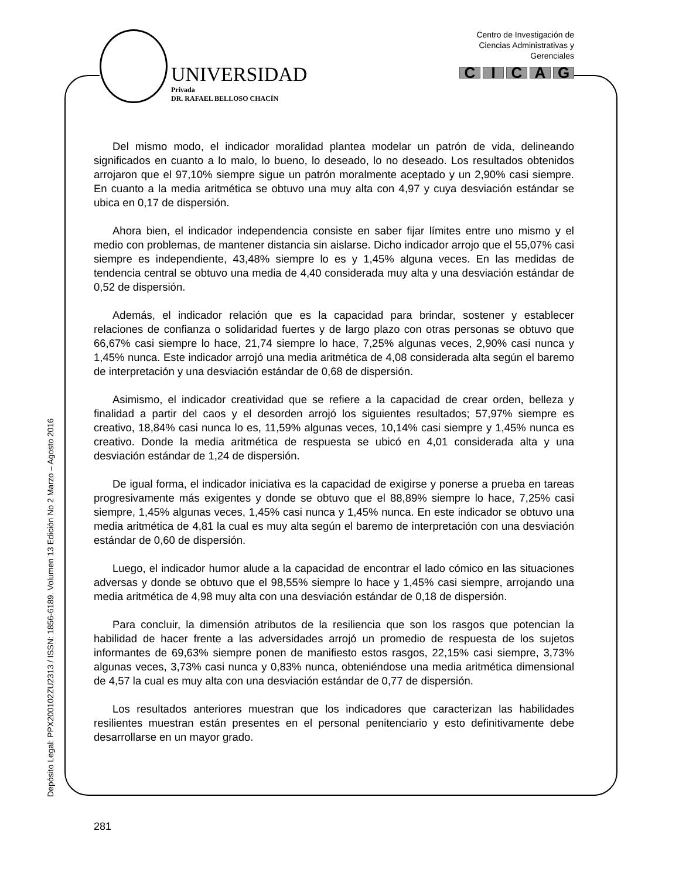UNIVERSIDAD
Privada
DR. RAFAEL BELLOSO CHACÍN
Centro de Investigación de
Ciencias Administrativas y
Gerenciales
CICAG
Depósito Legal: PPX200102ZU2313 / ISSN: 1856-6189. Volumen 13 Edición No 2 Marzo – Agosto 2016
Del mismo modo, el indicador moralidad plantea modelar un patrón de vida, delineando significados en cuanto a lo malo, lo bueno, lo deseado, lo no deseado. Los resultados obtenidos arrojaron que el 97,10% siempre sigue un patrón moralmente aceptado y un 2,90% casi siempre. En cuanto a la media aritmética se obtuvo una muy alta con 4,97 y cuya desviación estándar se ubica en 0,17 de dispersión.
Ahora bien, el indicador independencia consiste en saber fijar límites entre uno mismo y el medio con problemas, de mantener distancia sin aislarse. Dicho indicador arrojo que el 55,07% casi siempre es independiente, 43,48% siempre lo es y 1,45% alguna veces. En las medidas de tendencia central se obtuvo una media de 4,40 considerada muy alta y una desviación estándar de 0,52 de dispersión.
Además, el indicador relación que es la capacidad para brindar, sostener y establecer relaciones de confianza o solidaridad fuertes y de largo plazo con otras personas se obtuvo que 66,67% casi siempre lo hace, 21,74 siempre lo hace, 7,25% algunas veces, 2,90% casi nunca y 1,45% nunca. Este indicador arrojó una media aritmética de 4,08 considerada alta según el baremo de interpretación y una desviación estándar de 0,68 de dispersión.
Asimismo, el indicador creatividad que se refiere a la capacidad de crear orden, belleza y finalidad a partir del caos y el desorden arrojó los siguientes resultados; 57,97% siempre es creativo, 18,84% casi nunca lo es, 11,59% algunas veces, 10,14% casi siempre y 1,45% nunca es creativo. Donde la media aritmética de respuesta se ubicó en 4,01 considerada alta y una desviación estándar de 1,24 de dispersión.
De igual forma, el indicador iniciativa es la capacidad de exigirse y ponerse a prueba en tareas progresivamente más exigentes y donde se obtuvo que el 88,89% siempre lo hace, 7,25% casi siempre, 1,45% algunas veces, 1,45% casi nunca y 1,45% nunca. En este indicador se obtuvo una media aritmética de 4,81 la cual es muy alta según el baremo de interpretación con una desviación estándar de 0,60 de dispersión.
Luego, el indicador humor alude a la capacidad de encontrar el lado cómico en las situaciones adversas y donde se obtuvo que el 98,55% siempre lo hace y 1,45% casi siempre, arrojando una media aritmética de 4,98 muy alta con una desviación estándar de 0,18 de dispersión.
Para concluir, la dimensión atributos de la resiliencia que son los rasgos que potencian la habilidad de hacer frente a las adversidades arrojó un promedio de respuesta de los sujetos informantes de 69,63% siempre ponen de manifiesto estos rasgos, 22,15% casi siempre, 3,73% algunas veces, 3,73% casi nunca y 0,83% nunca, obteniéndose una media aritmética dimensional de 4,57 la cual es muy alta con una desviación estándar de 0,77 de dispersión.
Los resultados anteriores muestran que los indicadores que caracterizan las habilidades resilientes muestran están presentes en el personal penitenciario y esto definitivamente debe desarrollarse en un mayor grado.
281